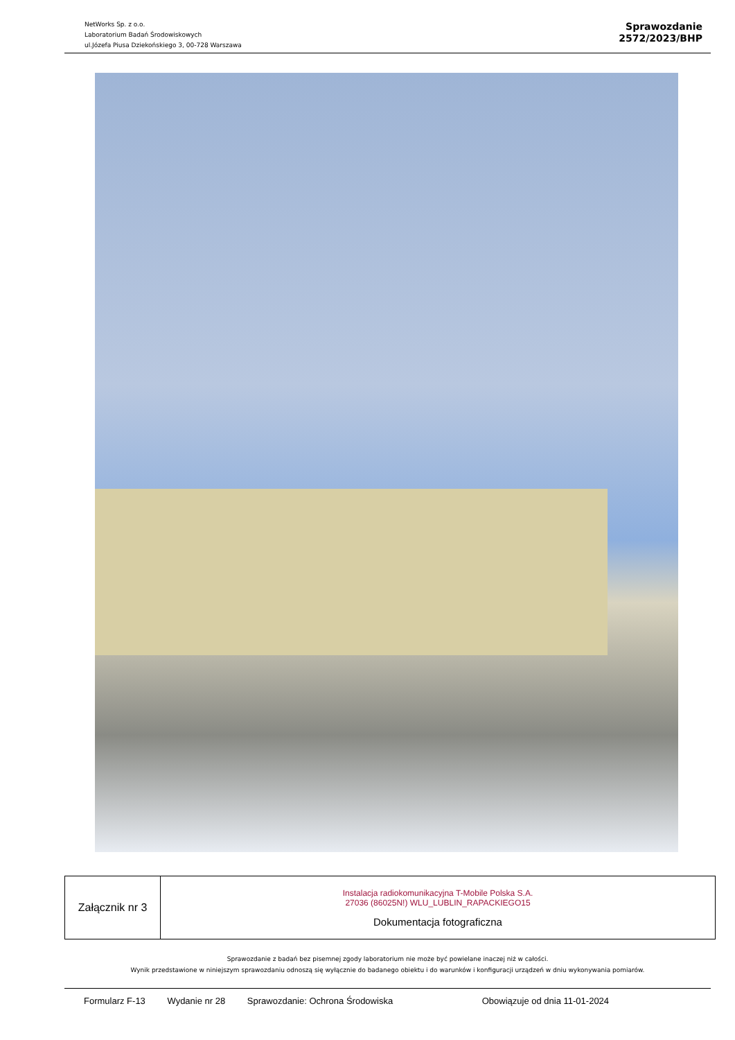NetWorks Sp. z o.o.
Laboratorium Badań Środowiskowych
ul.Józefa Piusa Dziekońskiego 3, 00-728 Warszawa
Sprawozdanie
2572/2023/BHP
| Załącznik nr 3 | Instalacja radiokomunikacyjna T-Mobile Polska S.A. 27036 (86025N!) WLU_LUBLIN_RAPACKIEGO15 Dokumentacja fotograficzna |
Sprawozdanie z badań bez pisemnej zgody laboratorium nie może być powielane inaczej niż w całości.
Wynik przedstawione w niniejszym sprawozdaniu odnoszą się wyłącznie do badanego obiektu i do warunków i konfiguracji urządzeń w dniu wykonywania pomiarów.
Formularz F-13 Wydanie nr 28 Sprawozdanie: Ochrona Środowiska Obowiązuje od dnia 11-01-2024